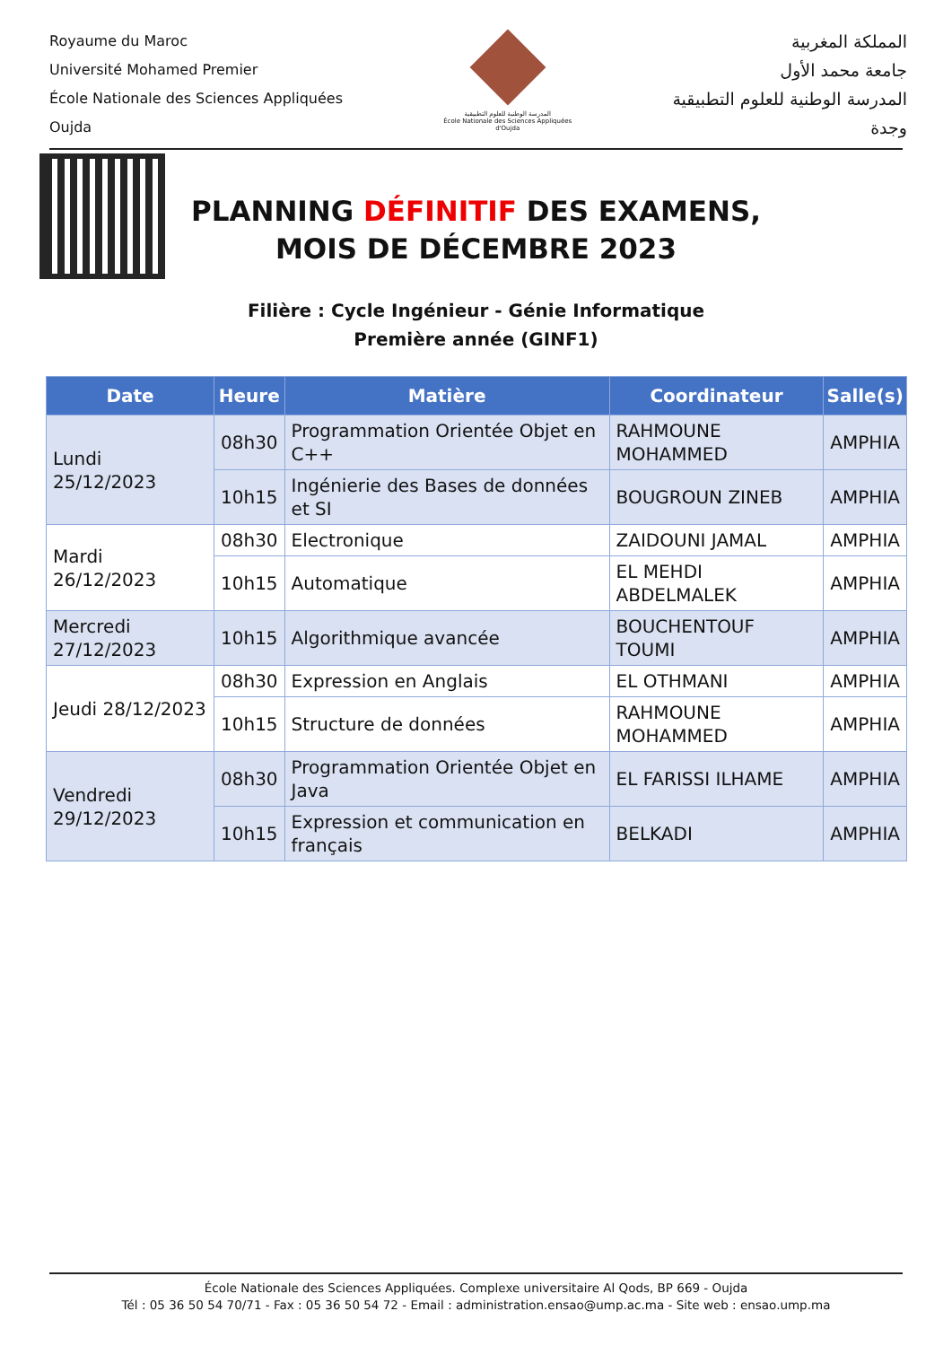Royaume du Maroc
Université Mohamed Premier
École Nationale des Sciences Appliquées
Oujda
المدرسة الوطنية للعلوم التطبيقية
École Nationale des Sciences Appliquées d'Oujda
المملكة المغربية
جامعة محمد الأول
المدرسة الوطنية للعلوم التطبيقية
وجدة
PLANNING DÉFINITIF DES EXAMENS,
MOIS DE DÉCEMBRE 2023
Filière : Cycle Ingénieur - Génie Informatique
Première année (GINF1)
| Date | Heure | Matière | Coordinateur | Salle(s) |
| --- | --- | --- | --- | --- |
| Lundi 25/12/2023 | 08h30 | Programmation Orientée Objet en C++ | RAHMOUNE MOHAMMED | AMPHIA |
| | 10h15 | Ingénierie des Bases de données et SI | BOUGROUN ZINEB | AMPHIA |
| Mardi 26/12/2023 | 08h30 | Electronique | ZAIDOUNI JAMAL | AMPHIA |
| | 10h15 | Automatique | EL MEHDI ABDELMALEK | AMPHIA |
| Mercredi 27/12/2023 | 10h15 | Algorithmique avancée | BOUCHENTOUF TOUMI | AMPHIA |
| Jeudi 28/12/2023 | 08h30 | Expression en Anglais | EL OTHMANI | AMPHIA |
| | 10h15 | Structure de données | RAHMOUNE MOHAMMED | AMPHIA |
| Vendredi 29/12/2023 | 08h30 | Programmation Orientée Objet en Java | EL FARISSI ILHAME | AMPHIA |
| | 10h15 | Expression et communication en français | BELKADI | AMPHIA |
École Nationale des Sciences Appliquées. Complexe universitaire Al Qods, BP 669 - Oujda
Tél : 05 36 50 54 70/71 - Fax : 05 36 50 54 72 - Email : administration.ensao@ump.ac.ma - Site web : ensao.ump.ma